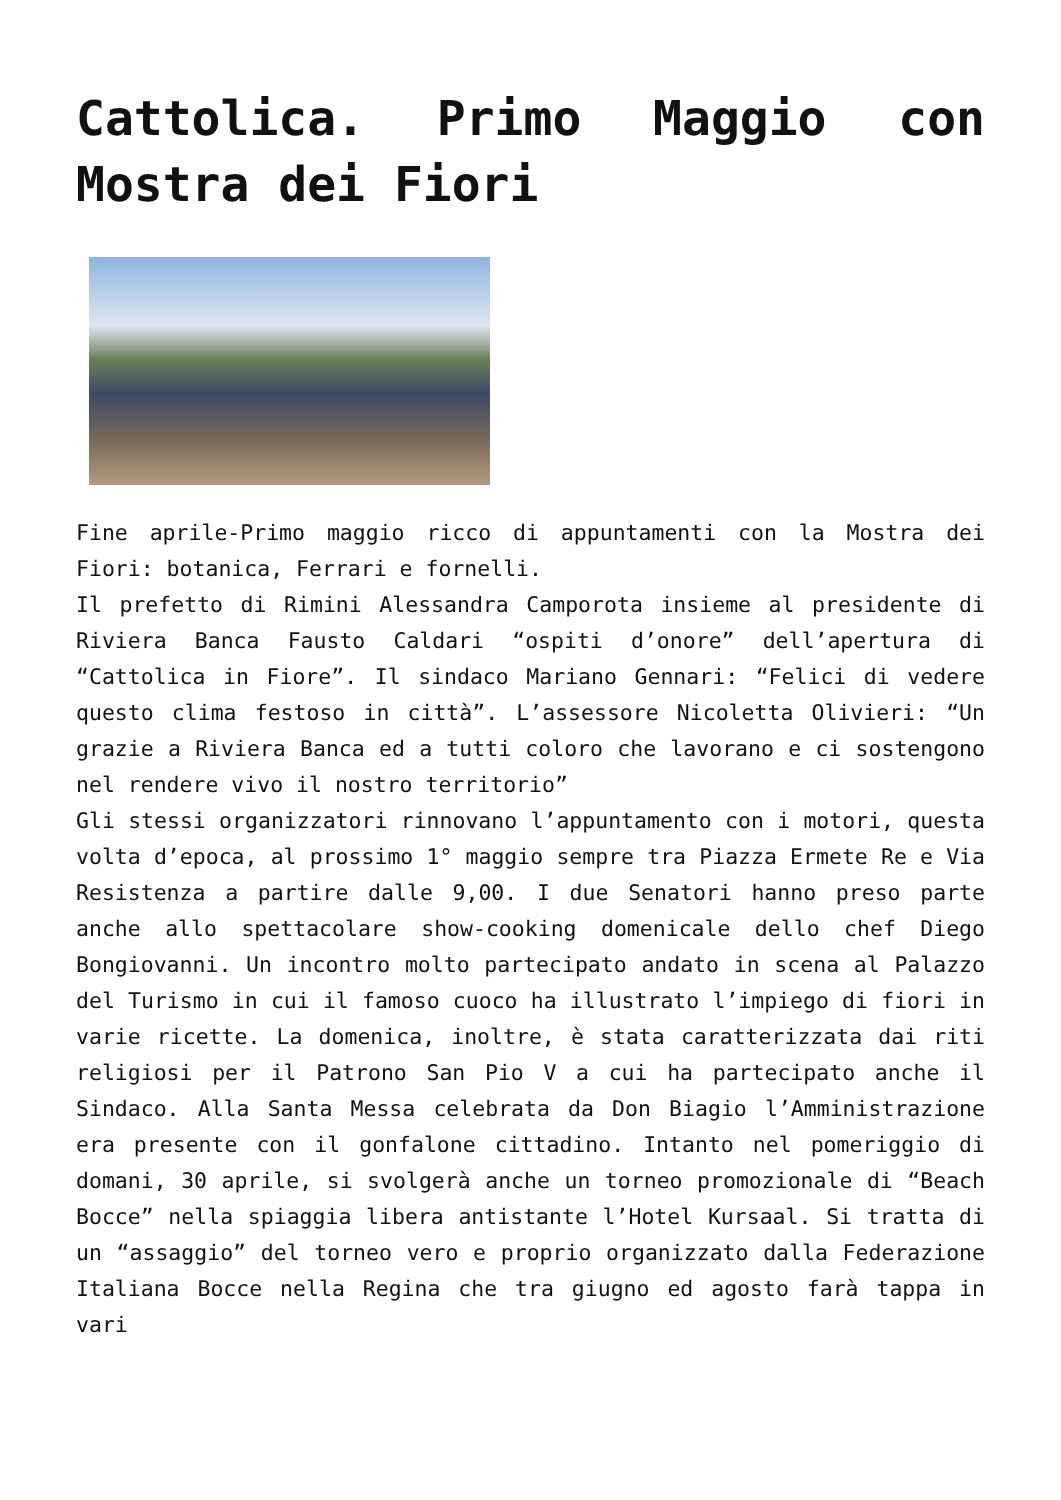Cattolica. Primo Maggio con Mostra dei Fiori
Fine aprile-Primo maggio ricco di appuntamenti con la Mostra dei Fiori: botanica, Ferrari e fornelli.
Il prefetto di Rimini Alessandra Camporota insieme al presidente di Riviera Banca Fausto Caldari “ospiti d’onore” dell’apertura di “Cattolica in Fiore”. Il sindaco Mariano Gennari: “Felici di vedere questo clima festoso in città”. L’assessore Nicoletta Olivieri: “Un grazie a Riviera Banca ed a tutti coloro che lavorano e ci sostengono nel rendere vivo il nostro territorio”
Gli stessi organizzatori rinnovano l’appuntamento con i motori, questa volta d’epoca, al prossimo 1° maggio sempre tra Piazza Ermete Re e Via Resistenza a partire dalle 9,00. I due Senatori hanno preso parte anche allo spettacolare show-cooking domenicale dello chef Diego Bongiovanni. Un incontro molto partecipato andato in scena al Palazzo del Turismo in cui il famoso cuoco ha illustrato l’impiego di fiori in varie ricette. La domenica, inoltre, è stata caratterizzata dai riti religiosi per il Patrono San Pio V a cui ha partecipato anche il Sindaco. Alla Santa Messa celebrata da Don Biagio l’Amministrazione era presente con il gonfalone cittadino. Intanto nel pomeriggio di domani, 30 aprile, si svolgerà anche un torneo promozionale di “Beach Bocce” nella spiaggia libera antistante l’Hotel Kursaal. Si tratta di un “assaggio” del torneo vero e proprio organizzato dalla Federazione Italiana Bocce nella Regina che tra giugno ed agosto farà tappa in vari